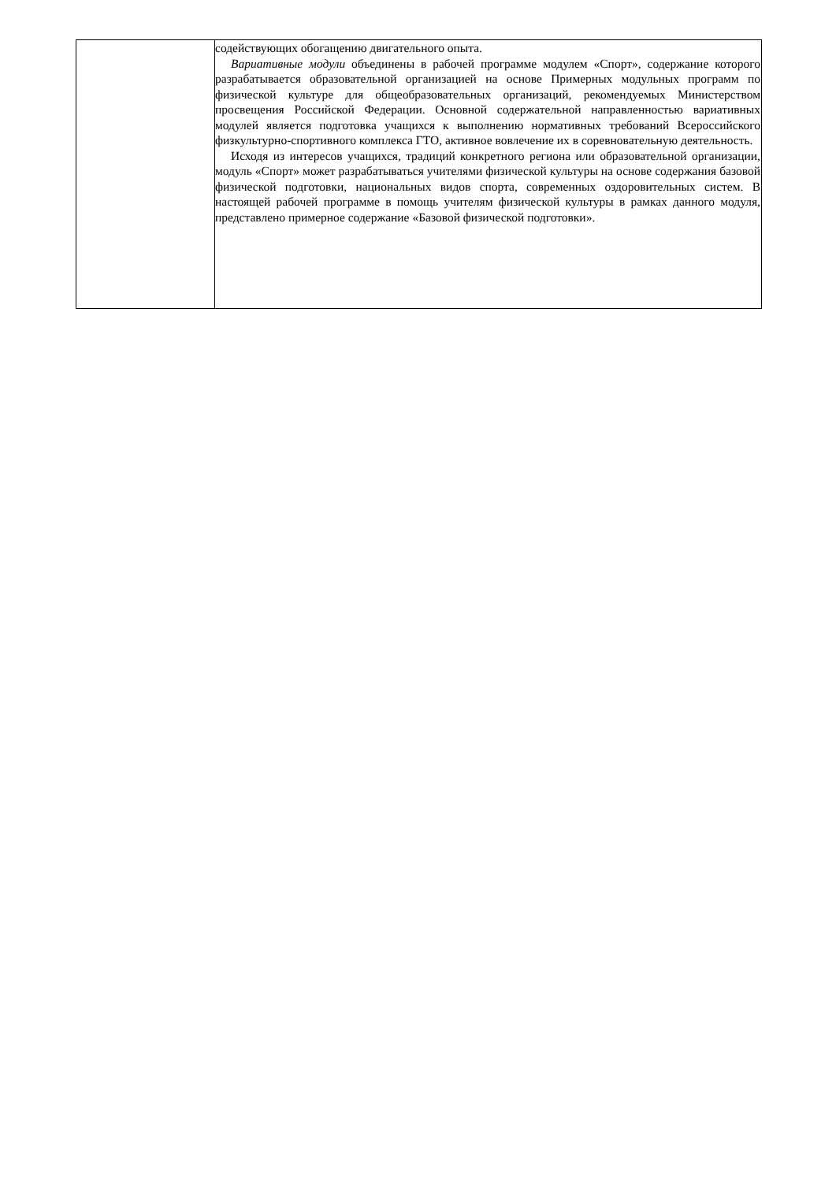| | содействующих обогащению двигательного опыта. Вариативные модули объединены в рабочей программе модулем «Спорт», содержание которого разрабатывается образовательной организацией на основе Примерных модульных программ по физической культуре для общеобразовательных организаций, рекомендуемых Министерством просвещения Российской Федерации. Основной содержательной направленностью вариативных модулей является подготовка учащихся к выполнению нормативных требований Всероссийского физкультурно-спортивного комплекса ГТО, активное вовлечение их в соревновательную деятельность. Исходя из интересов учащихся, традиций конкретного региона или образовательной организации, модуль «Спорт» может разрабатываться учителями физической культуры на основе содержания базовой физической подготовки, национальных видов спорта, современных оздоровительных систем. В настоящей рабочей программе в помощь учителям физической культуры в рамках данного модуля, представлено примерное содержание «Базовой физической подготовки». |